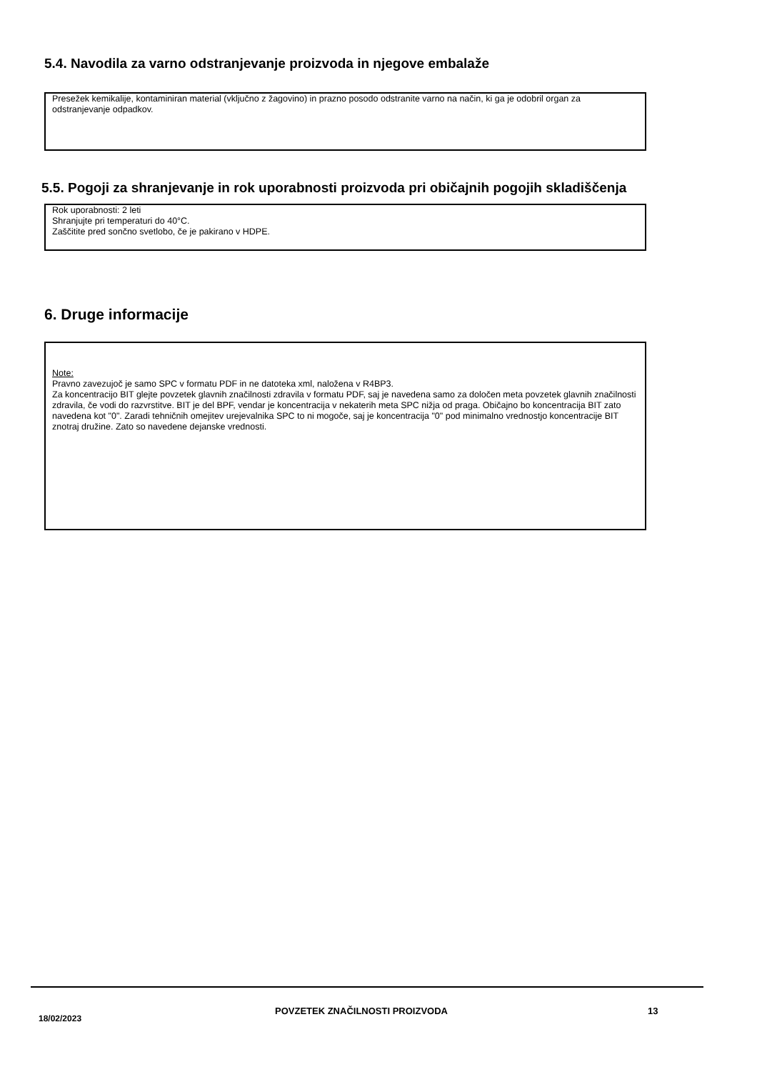5.4. Navodila za varno odstranjevanje proizvoda in njegove embalaže
Presežek kemikalije, kontaminiran material (vključno z žagovino) in prazno posodo odstranite varno na način, ki ga je odobril organ za odstranjevanje odpadkov.
5.5. Pogoji za shranjevanje in rok uporabnosti proizvoda pri običajnih pogojih skladiščenja
Rok uporabnosti: 2 leti
Shranjujte pri temperaturi do 40°C.
Zaščitite pred sončno svetlobo, če je pakirano v HDPE.
6. Druge informacije
Note:
Pravno zavezujoč je samo SPC v formatu PDF in ne datoteka xml, naložena v R4BP3.
Za koncentracijo BIT glejte povzetek glavnih značilnosti zdravila v formatu PDF, saj je navedena samo za določen meta povzetek glavnih značilnosti zdravila, če vodi do razvrstitve. BIT je del BPF, vendar je koncentracija v nekaterih meta SPC nižja od praga. Običajno bo koncentracija BIT zato navedena kot "0". Zaradi tehničnih omejitev urejevalnika SPC to ni mogoče, saj je koncentracija "0" pod minimalno vrednostjo koncentracije BIT znotraj družine. Zato so navedene dejanske vrednosti.
18/02/2023
POVZETEK ZNAČILNOSTI PROIZVODA 13